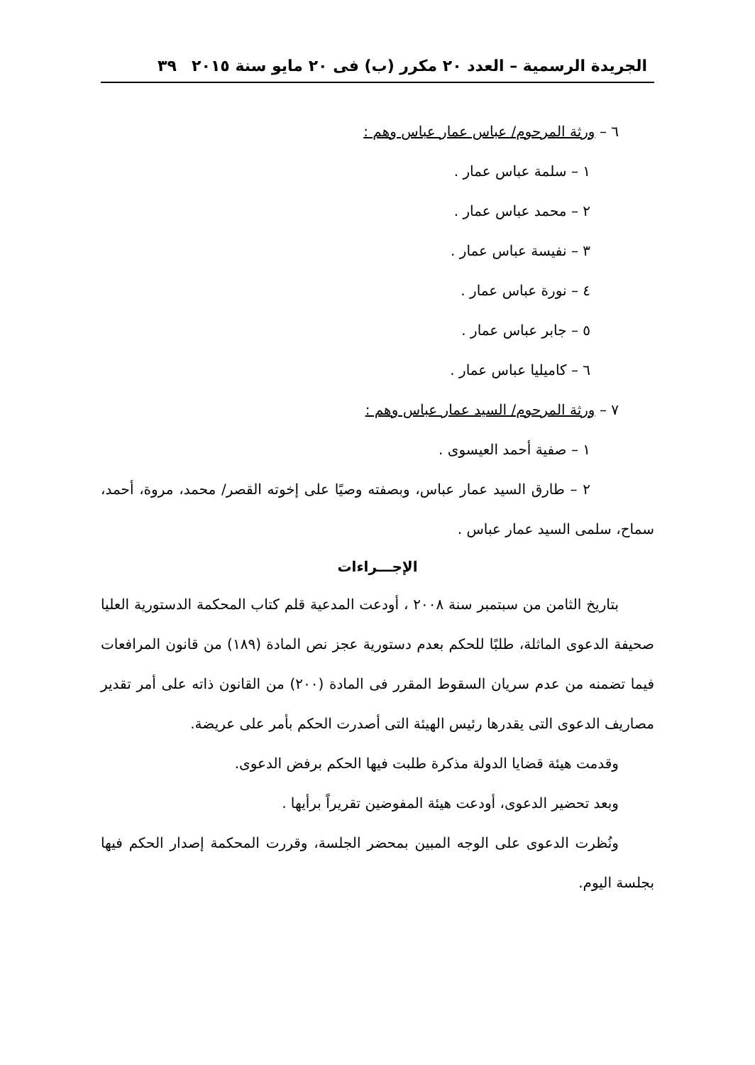الجريدة الرسمية – العدد ٢٠ مكرر (ب) فى ٢٠ مايو سنة ٢٠١٥ ٣٩
٦ – ورثة المرحوم/ عباس عمار عباس وهم :
١ – سلمة عباس عمار .
٢ – محمد عباس عمار .
٣ – نفيسة عباس عمار .
٤ – نورة عباس عمار .
٥ – جابر عباس عمار .
٦ – كاميليا عباس عمار .
٧ – ورثة المرحوم/ السيد عمار عباس وهم :
١ – صفية أحمد العيسوى .
٢ – طارق السيد عمار عباس، وبصفته وصيًا على إخوته القصر/ محمد، مروة، أحمد، سماح، سلمى السيد عمار عباس .
الإجـــراءات
بتاريخ الثامن من سبتمبر سنة ٢٠٠٨ ، أودعت المدعية قلم كتاب المحكمة الدستورية العليا صحيفة الدعوى الماثلة، طلبًا للحكم بعدم دستورية عجز نص المادة (١٨٩) من قانون المرافعات فيما تضمنه من عدم سريان السقوط المقرر فى المادة (٢٠٠) من القانون ذاته على أمر تقدير مصاريف الدعوى التى يقدرها رئيس الهيئة التى أصدرت الحكم بأمر على عريضة.
وقدمت هيئة قضايا الدولة مذكرة طلبت فيها الحكم برفض الدعوى.
وبعد تحضير الدعوى، أودعت هيئة المفوضين تقريراً برأيها .
ونُظرت الدعوى على الوجه المبين بمحضر الجلسة، وقررت المحكمة إصدار الحكم فيها بجلسة اليوم.